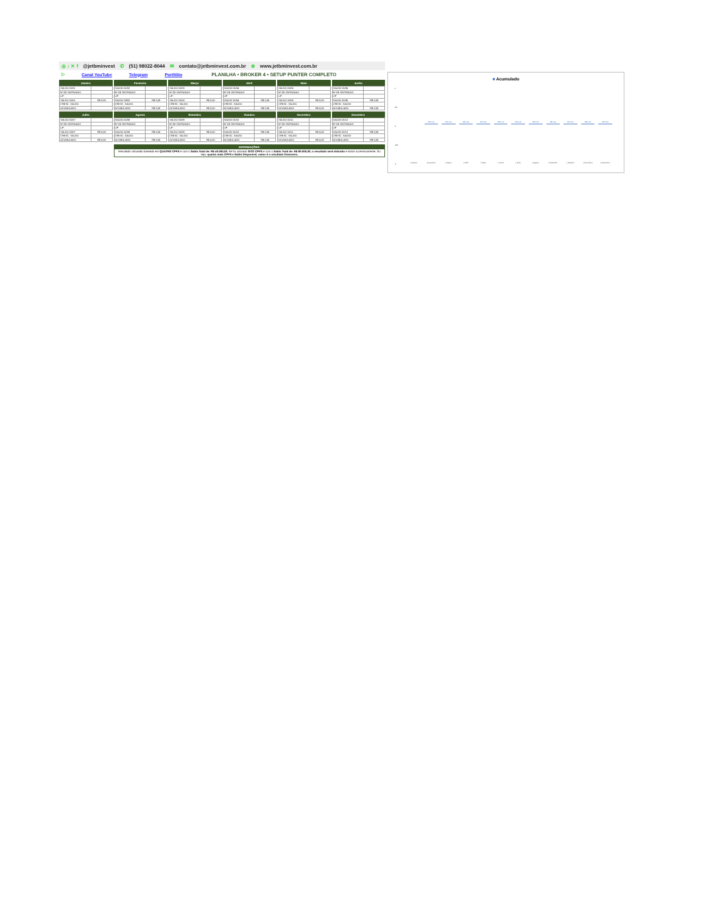◎ ♪ ✕ f @jetbminvest ✆ (51) 98022-8044 ✉ contato@jetbminvest.com.br ⊕ www.jetbminvest.com.br
▷ Canal YouTube Telegram Portfólio PLANILHA • BROKER 4 • SETUP PUNTER COMPLETO
| Janeiro | |
| --- | --- |
| SALDO 01/01 | |
| Nº DE ENTRADAS | |
| L/P | |
| SALDO 31/01 | R$ 0,00 |
| CRESC. SALDO | |
| ACUMULADO | |
| Fevereiro | |
| --- | --- |
| SALDO 01/02 | |
| Nº DE ENTRADAS | |
| L/P | |
| SALDO 28/02 | R$ 0,00 |
| CRESC. SALDO | |
| ACUMULADO | R$ 0,00 |
| Março | |
| --- | --- |
| SALDO 01/03 | |
| Nº DE ENTRADAS | |
| L/P | |
| SALDO 31/03 | R$ 0,00 |
| CRESC. SALDO | |
| ACUMULADO | R$ 0,00 |
| Abril | |
| --- | --- |
| SALDO 01/04 | |
| Nº DE ENTRADAS | |
| L/P | |
| SALDO 31/04 | R$ 0,00 |
| CRESC. SALDO | |
| ACUMULADO | R$ 0,00 |
| Maio | |
| --- | --- |
| SALDO 01/05 | |
| Nº DE ENTRADAS | |
| L/P | |
| SALDO 31/05 | R$ 0,00 |
| CRESC. SALDO | |
| ACUMULADO | R$ 0,00 |
| Junho | |
| --- | --- |
| SALDO 01/06 | |
| Nº DE ENTRADAS | |
| L/P | |
| SALDO 31/06 | R$ 0,00 |
| CRESC. SALDO | |
| ACUMULADO | R$ 0,00 |
| Julho | |
| --- | --- |
| SALDO 01/07 | |
| Nº DE ENTRADAS | |
| L/P | |
| SALDO 31/07 | R$ 0,00 |
| CRESC. SALDO | |
| ACUMULADO | R$ 0,00 |
| Agosto | |
| --- | --- |
| SALDO 01/08 | |
| Nº DE ENTRADAS | |
| L/P | |
| SALDO 31/08 | R$ 0,00 |
| CRESC. SALDO | |
| ACUMULADO | R$ 0,00 |
| Setembro | |
| --- | --- |
| SALDO 01/09 | |
| Nº DE ENTRADAS | |
| L/P | |
| SALDO 31/09 | R$ 0,00 |
| CRESC. SALDO | |
| ACUMULADO | R$ 0,00 |
| Outubro | |
| --- | --- |
| SALDO 01/10 | |
| Nº DE ENTRADAS | |
| L/P | |
| SALDO 31/10 | R$ 0,00 |
| CRESC. SALDO | |
| ACUMULADO | R$ 0,00 |
| Novembro | |
| --- | --- |
| SALDO 01/11 | |
| Nº DE ENTRADAS | |
| L/P | |
| SALDO 31/11 | R$ 0,00 |
| CRESC. SALDO | |
| ACUMULADO | R$ 0,00 |
| Dezembro | |
| --- | --- |
| SALDO 01/12 | |
| Nº DE ENTRADAS | |
| L/P | |
| SALDO 31/12 | R$ 0,00 |
| CRESC. SALDO | |
| ACUMULADO | R$ 0,00 |
INFORMAÇÕES:
Resultado calculado baseado em QUATRO CPFS e com o Saldo Total de: R$ 40.000,00. Se for utilizado OITO CPFS e com o Saldo Total de: R$ 80.000,00, o resultado será dobrado e assim sucessivamente. Ou seja, quanto mais CPFS e Saldo Disponível, maior é o resultado financeiro.
■ Acumulado
1
0,5
0
-0,5
-1
R$ 0,00 R$ 0,00 R$ 0,00 R$ 0,00 R$ 0,00 R$ 0,00 R$ 0,00 R$ 0,00 R$ 0,00 R$ 0,00 R$ 0,00
| Janeiro | Fevereiro | Março | Abril | Maio | Junho | Julho | Agosto | Setembro | Outubro | Novembro | Dezembro